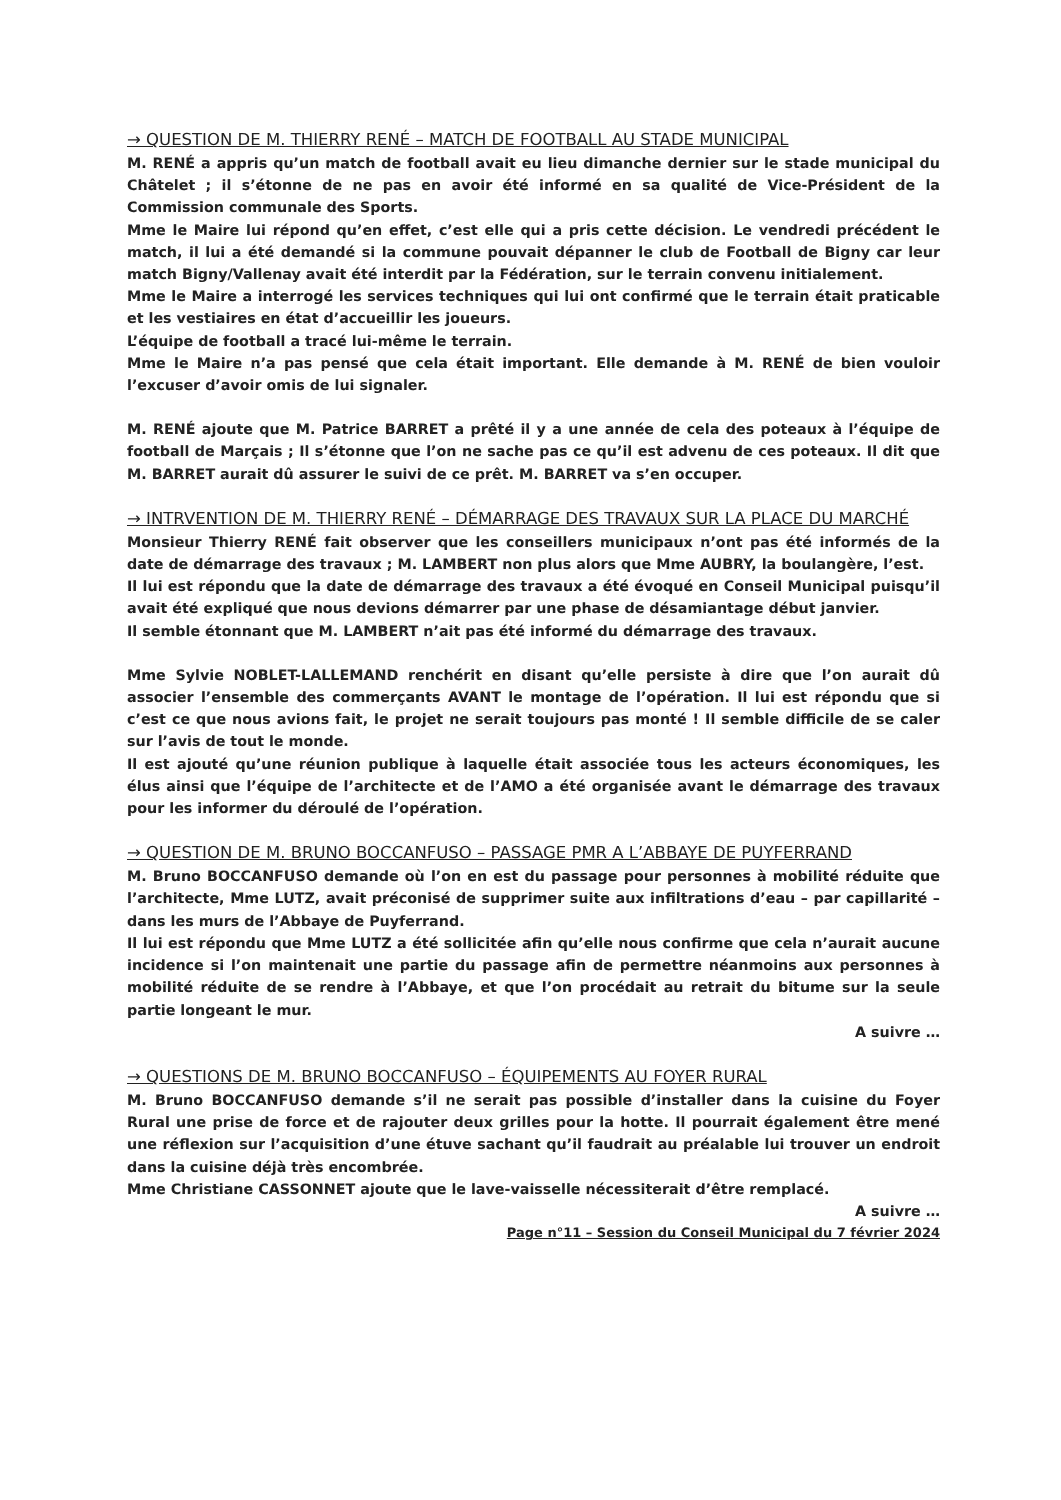→ QUESTION DE M. THIERRY RENÉ – MATCH DE FOOTBALL AU STADE MUNICIPAL
M. RENÉ a appris qu’un match de football avait eu lieu dimanche dernier sur le stade municipal du Châtelet ; il s’étonne de ne pas en avoir été informé en sa qualité de Vice-Président de la Commission communale des Sports.
Mme le Maire lui répond qu’en effet, c’est elle qui a pris cette décision. Le vendredi précédent le match, il lui a été demandé si la commune pouvait dépanner le club de Football de Bigny car leur match Bigny/Vallenay avait été interdit par la Fédération, sur le terrain convenu initialement.
Mme le Maire a interrogé les services techniques qui lui ont confirmé que le terrain était praticable et les vestiaires en état d’accueillir les joueurs.
L’équipe de football a tracé lui-même le terrain.
Mme le Maire n’a pas pensé que cela était important. Elle demande à M. RENÉ de bien vouloir l’excuser d’avoir omis de lui signaler.
M. RENÉ ajoute que M. Patrice BARRET a prêté il y a une année de cela des poteaux à l’équipe de football de Marçais ; Il s’étonne que l’on ne sache pas ce qu’il est advenu de ces poteaux. Il dit que M. BARRET aurait dû assurer le suivi de ce prêt. M. BARRET va s’en occuper.
→ INTRVENTION DE M. THIERRY RENÉ – DÉMARRAGE DES TRAVAUX SUR LA PLACE DU MARCHÉ
Monsieur Thierry RENÉ fait observer que les conseillers municipaux n’ont pas été informés de la date de démarrage des travaux ; M. LAMBERT non plus alors que Mme AUBRY, la boulangère, l’est.
Il lui est répondu que la date de démarrage des travaux a été évoqué en Conseil Municipal puisqu’il avait été expliqué que nous devions démarrer par une phase de désamiantage début janvier.
Il semble étonnant que M. LAMBERT n’ait pas été informé du démarrage des travaux.
Mme Sylvie NOBLET-LALLEMAND renchérit en disant qu’elle persiste à dire que l’on aurait dû associer l’ensemble des commerçants AVANT le montage de l’opération. Il lui est répondu que si c’est ce que nous avions fait, le projet ne serait toujours pas monté ! Il semble difficile de se caler sur l’avis de tout le monde.
Il est ajouté qu’une réunion publique à laquelle était associée tous les acteurs économiques, les élus ainsi que l’équipe de l’architecte et de l’AMO a été organisée avant le démarrage des travaux pour les informer du déroulé de l’opération.
→ QUESTION DE M. BRUNO BOCCANFUSO – PASSAGE PMR A L’ABBAYE DE PUYFERRAND
M. Bruno BOCCANFUSO demande où l’on en est du passage pour personnes à mobilité réduite que l’architecte, Mme LUTZ, avait préconisé de supprimer suite aux infiltrations d’eau – par capillarité – dans les murs de l’Abbaye de Puyferrand.
Il lui est répondu que Mme LUTZ a été sollicitée afin qu’elle nous confirme que cela n’aurait aucune incidence si l’on maintenait une partie du passage afin de permettre néanmoins aux personnes à mobilité réduite de se rendre à l’Abbaye, et que l’on procédait au retrait du bitume sur la seule partie longeant le mur.
A suivre …
→ QUESTIONS DE M. BRUNO BOCCANFUSO – ÉQUIPEMENTS AU FOYER RURAL
M. Bruno BOCCANFUSO demande s’il ne serait pas possible d’installer dans la cuisine du Foyer Rural une prise de force et de rajouter deux grilles pour la hotte. Il pourrait également être mené une réflexion sur l’acquisition d’une étuve sachant qu’il faudrait au préalable lui trouver un endroit dans la cuisine déjà très encombrée.
Mme Christiane CASSONNET ajoute que le lave-vaisselle nécessiterait d’être remplacé.
A suivre …
Page n°11 – Session du Conseil Municipal du 7 février 2024